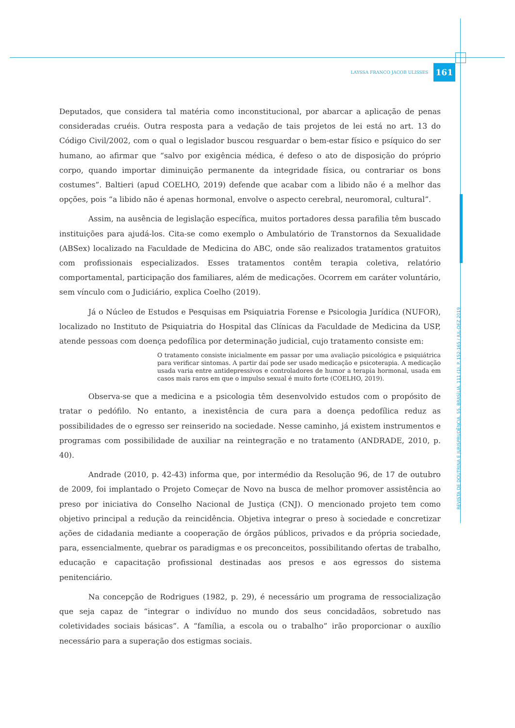LAYSSA FRANCO JACOB ULISSES 161
Deputados, que considera tal matéria como inconstitucional, por abarcar a aplicação de penas consideradas cruéis. Outra resposta para a vedação de tais projetos de lei está no art. 13 do Código Civil/2002, com o qual o legislador buscou resguardar o bem-estar físico e psíquico do ser humano, ao afirmar que “salvo por exigência médica, é defeso o ato de disposição do próprio corpo, quando importar diminuição permanente da integridade física, ou contrariar os bons costumes”. Baltieri (apud COELHO, 2019) defende que acabar com a libido não é a melhor das opções, pois “a libido não é apenas hormonal, envolve o aspecto cerebral, neuromoral, cultural”.
Assim, na ausência de legislação específica, muitos portadores dessa parafilia têm buscado instituições para ajudá-los. Cita-se como exemplo o Ambulatório de Transtornos da Sexualidade (ABSex) localizado na Faculdade de Medicina do ABC, onde são realizados tratamentos gratuitos com profissionais especializados. Esses tratamentos contêm terapia coletiva, relatório comportamental, participação dos familiares, além de medicações. Ocorrem em caráter voluntário, sem vínculo com o Judiciário, explica Coelho (2019).
Já o Núcleo de Estudos e Pesquisas em Psiquiatria Forense e Psicologia Jurídica (NUFOR), localizado no Instituto de Psiquiatria do Hospital das Clínicas da Faculdade de Medicina da USP, atende pessoas com doença pedofílica por determinação judicial, cujo tratamento consiste em:
O tratamento consiste inicialmente em passar por uma avaliação psicológica e psiquiátrica para verificar sintomas. A partir daí pode ser usado medicação e psicoterapia. A medicação usada varia entre antidepressivos e controladores de humor a terapia hormonal, usada em casos mais raros em que o impulso sexual é muito forte (COELHO, 2019).
Observa-se que a medicina e a psicologia têm desenvolvido estudos com o propósito de tratar o pedófilo. No entanto, a inexistência de cura para a doença pedofílica reduz as possibilidades de o egresso ser reinserido na sociedade. Nesse caminho, já existem instrumentos e programas com possibilidade de auxiliar na reintegração e no tratamento (ANDRADE, 2010, p. 40).
Andrade (2010, p. 42-43) informa que, por intermédio da Resolução 96, de 17 de outubro de 2009, foi implantado o Projeto Começar de Novo na busca de melhor promover assistência ao preso por iniciativa do Conselho Nacional de Justiça (CNJ). O mencionado projeto tem como objetivo principal a redução da reincidência. Objetiva integrar o preso à sociedade e concretizar ações de cidadania mediante a cooperação de órgãos públicos, privados e da própria sociedade, para, essencialmente, quebrar os paradigmas e os preconceitos, possibilitando ofertas de trabalho, educação e capacitação profissional destinadas aos presos e aos egressos do sistema penitenciário.
Na concepção de Rodrigues (1982, p. 29), é necessário um programa de ressocialização que seja capaz de “integrar o indivíduo no mundo dos seus concidadãos, sobretudo nas coletividades sociais básicas”. A “família, a escola ou o trabalho” irão proporcionar o auxílio necessário para a superação dos estigmas sociais.
REVISTA DE DOUTRINA E JURISPRUDÊNCIA. 55. BRASÍLIA. 111 (1). P. 152-165 / JUL-DEZ 2019